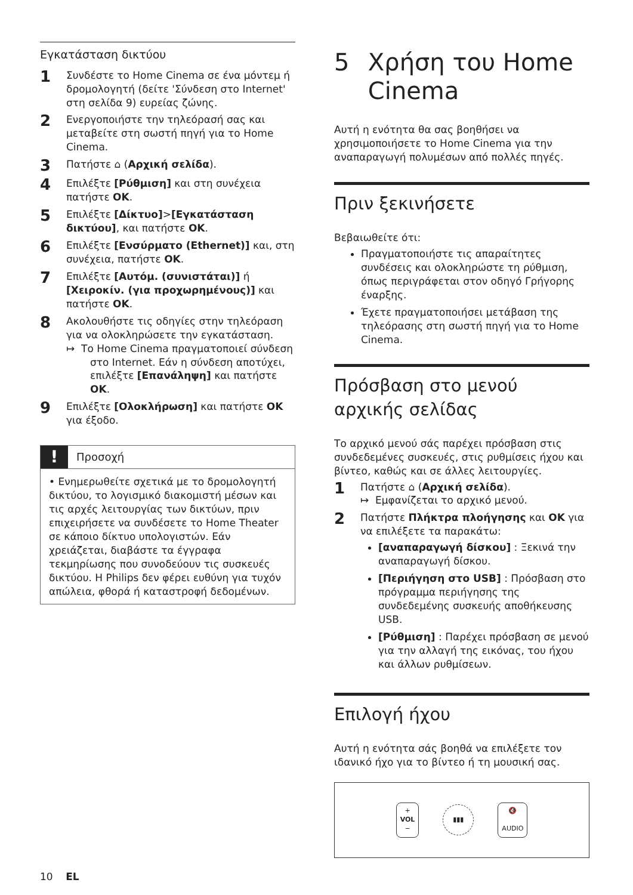Εγκατάσταση δικτύου
1
Συνδέστε το Home Cinema σε ένα μόντεμ ή δρομολογητή (δείτε 'Σύνδεση στο Internet' στη σελίδα 9) ευρείας ζώνης.
2
Ενεργοποιήστε την τηλεόρασή σας και μεταβείτε στη σωστή πηγή για το Home Cinema.
3
Πατήστε ⌂ (Αρχική σελίδα).
4
Επιλέξτε [Ρύθμιση] και στη συνέχεια πατήστε OK.
5
Επιλέξτε [Δίκτυο]>[Εγκατάσταση δικτύου], και πατήστε OK.
6
Επιλέξτε [Ενσύρματο (Ethernet)] και, στη συνέχεια, πατήστε OK.
7
Επιλέξτε [Αυτόμ. (συνιστάται)] ή [Χειροκίν. (για προχωρημένους)] και πατήστε OK.
8
Ακολουθήστε τις οδηγίες στην τηλεόραση για να ολοκληρώσετε την εγκατάσταση.
↦ Το Home Cinema πραγματοποιεί σύνδεση στο Internet. Εάν η σύνδεση αποτύχει, επιλέξτε [Επανάληψη] και πατήστε OK.
9
Επιλέξτε [Ολοκλήρωση] και πατήστε OK για έξοδο.
!
Προσοχή
• Ενημερωθείτε σχετικά με το δρομολογητή δικτύου, το λογισμικό διακομιστή μέσων και τις αρχές λειτουργίας των δικτύων, πριν επιχειρήσετε να συνδέσετε το Home Theater σε κάποιο δίκτυο υπολογιστών. Εάν χρειάζεται, διαβάστε τα έγγραφα τεκμηρίωσης που συνοδεύουν τις συσκευές δικτύου. Η Philips δεν φέρει ευθύνη για τυχόν απώλεια, φθορά ή καταστροφή δεδομένων.
5 Χρήση του Home Cinema
Αυτή η ενότητα θα σας βοηθήσει να χρησιμοποιήσετε το Home Cinema για την αναπαραγωγή πολυμέσων από πολλές πηγές.
Πριν ξεκινήσετε
Βεβαιωθείτε ότι:
Πραγματοποιήστε τις απαραίτητες συνδέσεις και ολοκληρώστε τη ρύθμιση, όπως περιγράφεται στον οδηγό Γρήγορης έναρξης.
Έχετε πραγματοποιήσει μετάβαση της τηλεόρασης στη σωστή πηγή για το Home Cinema.
Πρόσβαση στο μενού αρχικής σελίδας
Το αρχικό μενού σάς παρέχει πρόσβαση στις συνδεδεμένες συσκευές, στις ρυθμίσεις ήχου και βίντεο, καθώς και σε άλλες λειτουργίες.
1
Πατήστε ⌂ (Αρχική σελίδα).
↦ Εμφανίζεται το αρχικό μενού.
2
Πατήστε Πλήκτρα πλοήγησης και OK για να επιλέξετε τα παρακάτω:
[αναπαραγωγή δίσκου] : Ξεκινά την αναπαραγωγή δίσκου.
[Περιήγηση στο USB] : Πρόσβαση στο πρόγραμμα περιήγησης της συνδεδεμένης συσκευής αποθήκευσης USB.
[Ρύθμιση] : Παρέχει πρόσβαση σε μενού για την αλλαγή της εικόνας, του ήχου και άλλων ρυθμίσεων.
Επιλογή ήχου
Αυτή η ενότητα σάς βοηθά να επιλέξετε τον ιδανικό ήχο για το βίντεο ή τη μουσική σας.
+
VOL
−
▮▮▮
🔇
AUDIO
10 EL